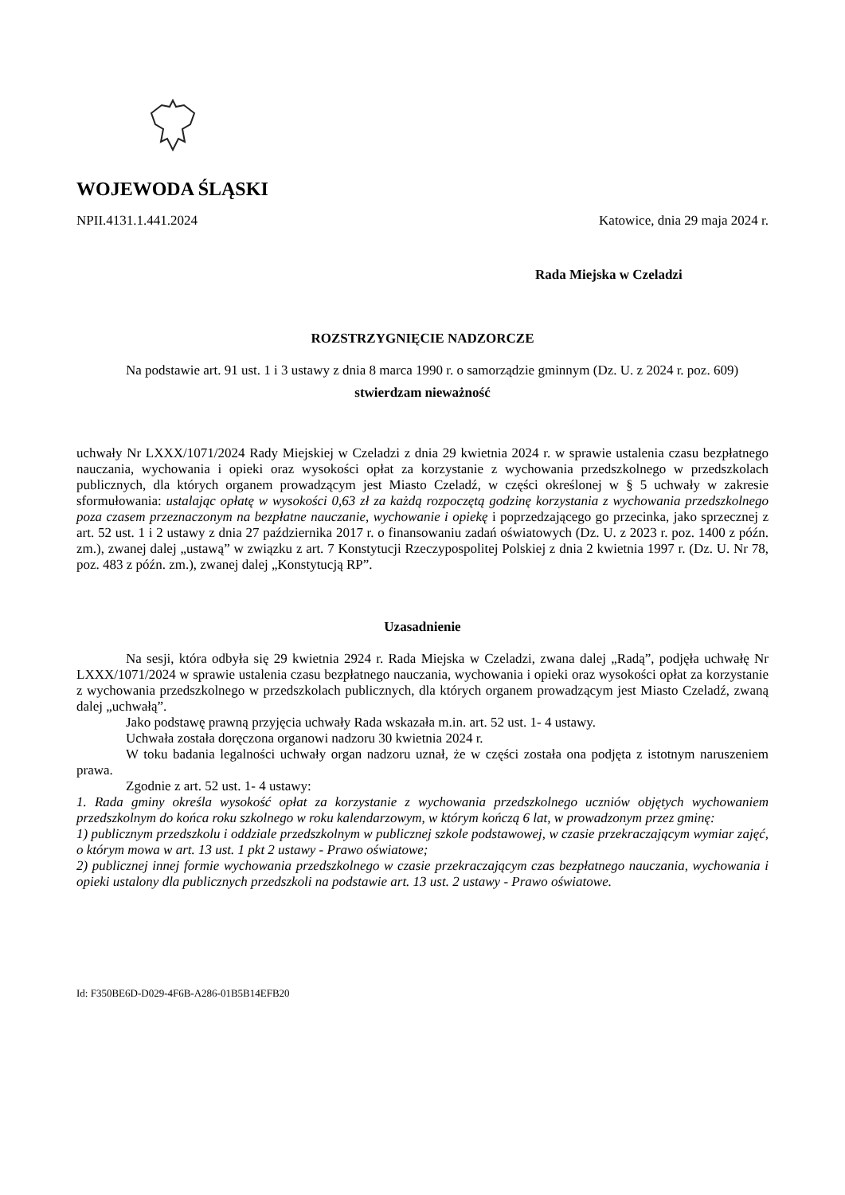WOJEWODA ŚLĄSKI
NPII.4131.1.441.2024 Katowice, dnia 29 maja 2024 r.
Rada Miejska w Czeladzi
ROZSTRZYGNIĘCIE NADZORCZE
Na podstawie art. 91 ust. 1 i 3 ustawy z dnia 8 marca 1990 r. o samorządzie gminnym (Dz. U. z 2024 r. poz. 609)
stwierdzam nieważność
uchwały Nr LXXX/1071/2024 Rady Miejskiej w Czeladzi z dnia 29 kwietnia 2024 r. w sprawie ustalenia czasu bezpłatnego nauczania, wychowania i opieki oraz wysokości opłat za korzystanie z wychowania przedszkolnego w przedszkolach publicznych, dla których organem prowadzącym jest Miasto Czeladź, w części określonej w § 5 uchwały w zakresie sformułowania: ustalając opłatę w wysokości 0,63 zł za każdą rozpoczętą godzinę korzystania z wychowania przedszkolnego poza czasem przeznaczonym na bezpłatne nauczanie, wychowanie i opiekę i poprzedzającego go przecinka, jako sprzecznej z art. 52 ust. 1 i 2 ustawy z dnia 27 października 2017 r. o finansowaniu zadań oświatowych (Dz. U. z 2023 r. poz. 1400 z późn. zm.), zwanej dalej „ustawą” w związku z art. 7 Konstytucji Rzeczypospolitej Polskiej z dnia 2 kwietnia 1997 r. (Dz. U. Nr 78, poz. 483 z późn. zm.), zwanej dalej „Konstytucją RP”.
Uzasadnienie
Na sesji, która odbyła się 29 kwietnia 2924 r. Rada Miejska w Czeladzi, zwana dalej „Radą”, podjęła uchwałę Nr LXXX/1071/2024 w sprawie ustalenia czasu bezpłatnego nauczania, wychowania i opieki oraz wysokości opłat za korzystanie z wychowania przedszkolnego w przedszkolach publicznych, dla których organem prowadzącym jest Miasto Czeladź, zwaną dalej „uchwałą”.
Jako podstawę prawną przyjęcia uchwały Rada wskazała m.in. art. 52 ust. 1- 4 ustawy.
Uchwała została doręczona organowi nadzoru 30 kwietnia 2024 r.
W toku badania legalności uchwały organ nadzoru uznał, że w części została ona podjęta z istotnym naruszeniem prawa.
Zgodnie z art. 52 ust. 1- 4 ustawy:
1. Rada gminy określa wysokość opłat za korzystanie z wychowania przedszkolnego uczniów objętych wychowaniem przedszkolnym do końca roku szkolnego w roku kalendarzowym, w którym kończą 6 lat, w prowadzonym przez gminę:
1) publicznym przedszkolu i oddziale przedszkolnym w publicznej szkole podstawowej, w czasie przekraczającym wymiar zajęć, o którym mowa w art. 13 ust. 1 pkt 2 ustawy - Prawo oświatowe;
2) publicznej innej formie wychowania przedszkolnego w czasie przekraczającym czas bezpłatnego nauczania, wychowania i opieki ustalony dla publicznych przedszkoli na podstawie art. 13 ust. 2 ustawy - Prawo oświatowe.
Id: F350BE6D-D029-4F6B-A286-01B5B14EFB20